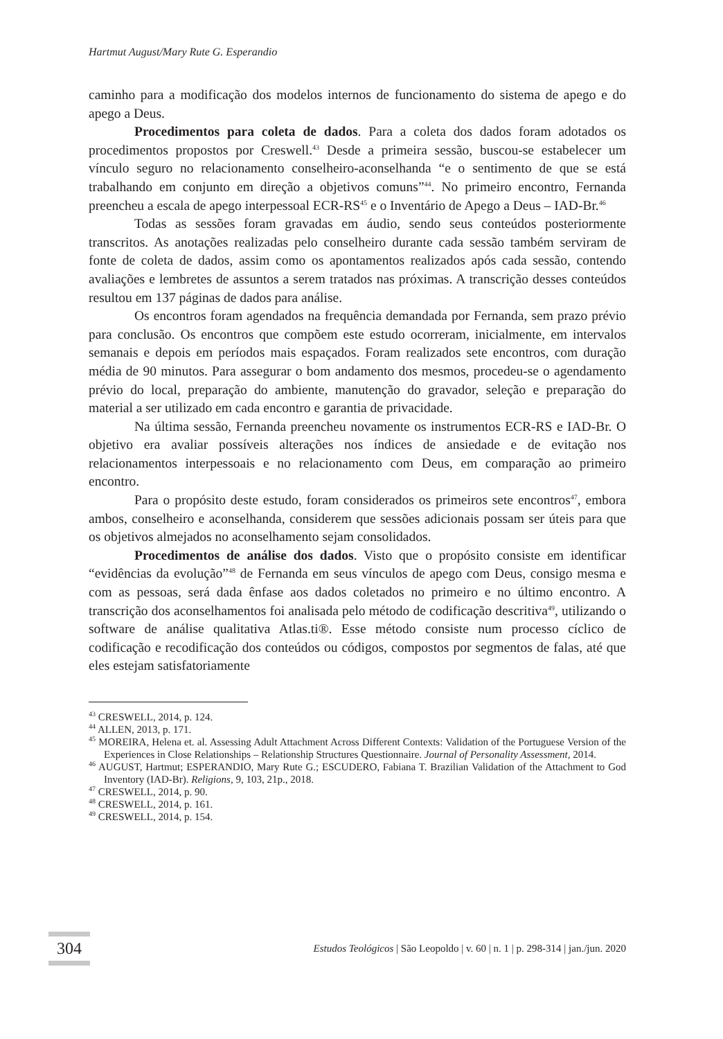Hartmut August/Mary Rute G. Esperandio
caminho para a modificação dos modelos internos de funcionamento do sistema de apego e do apego a Deus.
Procedimentos para coleta de dados. Para a coleta dos dados foram adotados os procedimentos propostos por Creswell.<sup>43</sup> Desde a primeira sessão, buscou-se estabelecer um vínculo seguro no relacionamento conselheiro-aconselhanda “e o sentimento de que se está trabalhando em conjunto em direção a objetivos comuns”<sup>44</sup>. No primeiro encontro, Fernanda preencheu a escala de apego interpessoal ECR-RS<sup>45</sup> e o Inventário de Apego a Deus – IAD-Br.<sup>46</sup>
Todas as sessões foram gravadas em áudio, sendo seus conteúdos posteriormente transcritos. As anotações realizadas pelo conselheiro durante cada sessão também serviram de fonte de coleta de dados, assim como os apontamentos realizados após cada sessão, contendo avaliações e lembretes de assuntos a serem tratados nas próximas. A transcrição desses conteúdos resultou em 137 páginas de dados para análise.
Os encontros foram agendados na frequência demandada por Fernanda, sem prazo prévio para conclusão. Os encontros que compõem este estudo ocorreram, inicialmente, em intervalos semanais e depois em períodos mais espaçados. Foram realizados sete encontros, com duração média de 90 minutos. Para assegurar o bom andamento dos mesmos, procedeu-se o agendamento prévio do local, preparação do ambiente, manutenção do gravador, seleção e preparação do material a ser utilizado em cada encontro e garantia de privacidade.
Na última sessão, Fernanda preencheu novamente os instrumentos ECR-RS e IAD-Br. O objetivo era avaliar possíveis alterações nos índices de ansiedade e de evitação nos relacionamentos interpessoais e no relacionamento com Deus, em comparação ao primeiro encontro.
Para o propósito deste estudo, foram considerados os primeiros sete encontros<sup>47</sup>, embora ambos, conselheiro e aconselhanda, considerem que sessões adicionais possam ser úteis para que os objetivos almejados no aconselhamento sejam consolidados.
Procedimentos de análise dos dados. Visto que o propósito consiste em identificar “evidências da evolução”<sup>48</sup> de Fernanda em seus vínculos de apego com Deus, consigo mesma e com as pessoas, será dada ênfase aos dados coletados no primeiro e no último encontro. A transcrição dos aconselhamentos foi analisada pelo método de codificação descritiva<sup>49</sup>, utilizando o software de análise qualitativa Atlas.ti®. Esse método consiste num processo cíclico de codificação e recodificação dos conteúdos ou códigos, compostos por segmentos de falas, até que eles estejam satisfatoriamente
<sup>43</sup> CRESWELL, 2014, p. 124.
<sup>44</sup> ALLEN, 2013, p. 171.
<sup>45</sup> MOREIRA, Helena et. al. Assessing Adult Attachment Across Different Contexts: Validation of the Portuguese Version of the Experiences in Close Relationships – Relationship Structures Questionnaire. Journal of Personality Assessment, 2014.
<sup>46</sup> AUGUST, Hartmut; ESPERANDIO, Mary Rute G.; ESCUDERO, Fabiana T. Brazilian Validation of the Attachment to God Inventory (IAD-Br). Religions, 9, 103, 21p., 2018.
<sup>47</sup> CRESWELL, 2014, p. 90.
<sup>48</sup> CRESWELL, 2014, p. 161.
<sup>49</sup> CRESWELL, 2014, p. 154.
304 Estudos Teológicos | São Leopoldo | v. 60 | n. 1 | p. 298-314 | jan./jun. 2020